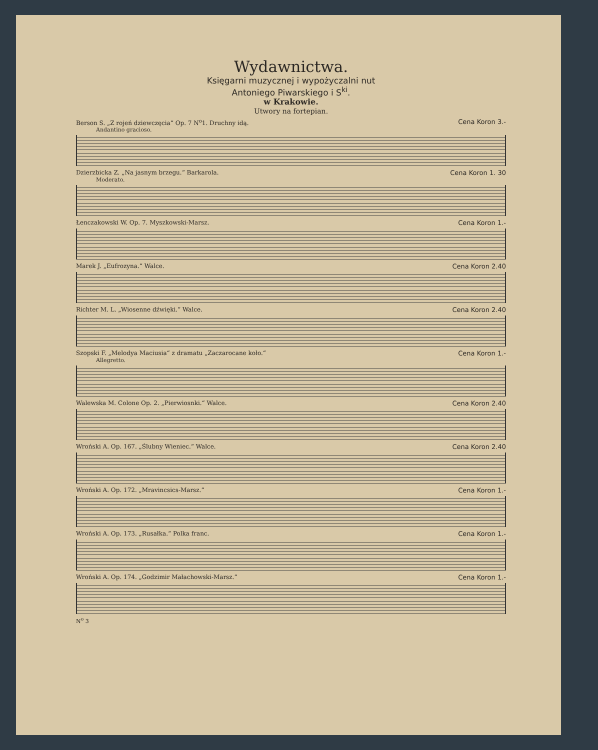Wydawnictwa.
Księgarni muzycznej i wypożyczalni nut
Antoniego Piwarskiego i S<sup>ki</sup>.
w Krakowie.
Utwory na fortepian.
Berson S. „Z rojeń dziewczęcia“ Op. 7 N<sup>o</sup>1. Druchny idą. Cena Koron 3.-
Andantino gracioso.
Dzierzbicka Z. „Na jasnym brzegu.“ Barkarola. Cena Koron 1. 30
Moderato.
Łenczakowski W. Op. 7. Myszkowski-Marsz. Cena Koron 1.-
Marek J. „Eufrozyna.“ Walce. Cena Koron 2.40
Richter M. L. „Wiosenne dźwięki.“ Walce. Cena Koron 2.40
Szopski F. „Melodya Maciusia“ z dramatu „Zaczarocane koło.“Cena Koron 1.-
Allegretto.
Walewska M. Colone Op. 2. „Pierwiosnki.“ Walce. Cena Koron 2.40
Wroński A. Op. 167. „Ślubny Wieniec.“ Walce. Cena Koron 2.40
Wroński A. Op. 172. „Mravincsics-Marsz.“Cena Koron 1.-
Wroński A. Op. 173. „Rusałka.“ Polka franc. Cena Koron 1.-
Wroński A. Op. 174. „Godzimir Małachowski-Marsz.“Cena Koron 1.-
N<sup>o</sup> 3